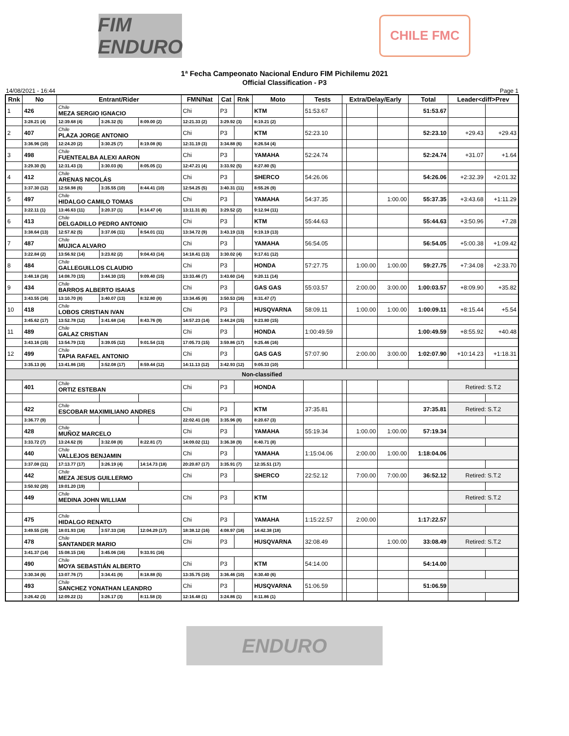FIM ENDURO
CHILE FMC
1ª Fecha Campeonato Nacional Enduro FIM Pichilemu 2021
Official Classification - P3
14/08/2021 - 16:44 Page 1
| Rnk | No | Entrant/Rider | | | | FMN/Nat | Cat | Rnk | Moto | Tests | Extra/Delay/Early | | | Total | Leader<diff>Prev | |
| --- | --- | --- | --- | --- | --- | --- | --- | --- | --- | --- | --- | --- | --- | --- | --- | --- |
| 1 | 426 | Chile MEZA SERGIO IGNACIO | | | | Chi | P3 | | KTM | 51:53.67 | | | | 51:53.67 | | |
| | 3:28.21 (4) | | 12:39.68 (4) | 3:26.32 (5) | 8:09.00 (2) | 12:21.33 (2) | 3:29.92 (3) | | 8:19.21 (2) | | | | | | | |
| 2 | 407 | Chile PLAZA JORGE ANTONIO | | | | Chi | P3 | | KTM | 52:23.10 | | | | 52:23.10 | +29.43 | +29.43 |
| | 3:36.96 (10) | | 12:24.20 (2) | 3:30.25 (7) | 8:19.08 (6) | 12:31.19 (3) | 3:34.88 (6) | | 8:26.54 (4) | | | | | | | |
| 3 | 498 | Chile FUENTEALBA ALEXI AARON | | | | Chi | P3 | | YAMAHA | 52:24.74 | | | | 52:24.74 | +31.07 | +1.64 |
| | 3:29.30 (5) | | 12:31.43 (3) | 3:30.03 (6) | 8:05.05 (1) | 12:47.21 (4) | 3:33.92 (5) | | 8:27.80 (5) | | | | | | | |
| 4 | 412 | Chile ARENAS NICOLÁS | | | | Chi | P3 | | SHERCO | 54:26.06 | | | | 54:26.06 | +2:32.39 | +2:01.32 |
| | 3:37.30 (12) | | 12:58.98 (6) | 3:35.55 (10) | 8:44.41 (10) | 12:54.25 (5) | 3:40.31 (11) | | 8:55.26 (9) | | | | | | | |
| 5 | 497 | Chile HIDALGO CAMILO TOMAS | | | | Chi | P3 | | YAMAHA | 54:37.35 | | | 1:00.00 | 55:37.35 | +3:43.68 | +1:11.29 |
| | 3:22.11 (1) | | 13:46.63 (11) | 3:20.37 (1) | 8:14.47 (4) | 13:11.31 (6) | 3:29.52 (2) | | 9:12.94 (11) | | | | | | | |
| 6 | 413 | Chile DELGADILLO PEDRO ANTONIO | | | | Chi | P3 | | KTM | 55:44.63 | | | | 55:44.63 | +3:50.96 | +7.28 |
| | 3:38.64 (13) | | 12:57.82 (5) | 3:37.06 (11) | 8:54.01 (11) | 13:34.72 (9) | 3:43.19 (13) | | 9:19.19 (13) | | | | | | | |
| 7 | 487 | Chile MUJICA ALVARO | | | | Chi | P3 | | YAMAHA | 56:54.05 | | | | 56:54.05 | +5:00.38 | +1:09.42 |
| | 3:22.84 (2) | | 13:56.92 (14) | 3:23.82 (2) | 9:04.43 (14) | 14:18.41 (13) | 3:30.02 (4) | | 9:17.61 (12) | | | | | | | |
| 8 | 484 | Chile GALLEGUILLOS CLAUDIO | | | | Chi | P3 | | HONDA | 57:27.75 | | 1:00.00 | 1:00.00 | 59:27.75 | +7:34.08 | +2:33.70 |
| | 3:48.18 (18) | | 14:08.70 (15) | 3:44.30 (15) | 9:09.40 (15) | 13:33.46 (7) | 3:43.60 (14) | | 9:20.11 (14) | | | | | | | |
| 9 | 434 | Chile BARROS ALBERTO ISAIAS | | | | Chi | P3 | | GAS GAS | 55:03.57 | | 2:00.00 | 3:00.00 | 1:00:03.57 | +8:09.90 | +35.82 |
| | 3:43.55 (16) | | 13:10.70 (8) | 3:40.07 (13) | 8:32.80 (8) | 13:34.45 (8) | 3:50.53 (16) | | 8:31.47 (7) | | | | | | | |
| 10 | 418 | Chile LOBOS CRISTIAN IVAN | | | | Chi | P3 | | HUSQVARNA | 58:09.11 | | 1:00.00 | 1:00.00 | 1:00:09.11 | +8:15.44 | +5.54 |
| | 3:45.62 (17) | | 13:52.78 (12) | 3:41.68 (14) | 8:43.76 (9) | 14:57.23 (14) | 3:44.24 (15) | | 9:23.80 (15) | | | | | | | |
| 11 | 489 | Chile GALAZ CRISTIAN | | | | Chi | P3 | | HONDA | 1:00:49.59 | | | | 1:00:49.59 | +8:55.92 | +40.48 |
| | 3:43.16 (15) | | 13:54.79 (13) | 3:39.05 (12) | 9:01.54 (13) | 17:05.73 (15) | 3:59.86 (17) | | 9:25.46 (16) | | | | | | | |
| 12 | 499 | Chile TAPIA RAFAEL ANTONIO | | | | Chi | P3 | | GAS GAS | 57:07.90 | | 2:00.00 | 3:00.00 | 1:02:07.90 | +10:14.23 | +1:18.31 |
| | 3:35.13 (8) | | 13:41.86 (10) | 3:52.08 (17) | 8:59.44 (12) | 14:11.13 (12) | 3:42.93 (12) | | 9:05.33 (10) | | | | | | | |
| Non-classified | | | | | | | | | | | | | | | | |
| | 401 | Chile ORTIZ ESTEBAN | | | | Chi | P3 | | HONDA | | | | | | Retired: S.T.2 | |
| | 422 | Chile ESCOBAR MAXIMILIANO ANDRES | | | | Chi | P3 | | KTM | 37:35.81 | | | | 37:35.81 | Retired: S.T.2 | |
| | 3:36.77 (9) | | | | | 22:02.41 (18) | 3:35.96 (8) | | 8:20.67 (3) | | | | | | | |
| | 428 | Chile MUÑOZ MARCELO | | | | Chi | P3 | | YAMAHA | 55:19.34 | | 1:00.00 | 1:00.00 | 57:19.34 | | |
| | 3:33.72 (7) | | 13:24.62 (9) | 3:32.08 (8) | 8:22.81 (7) | 14:09.02 (11) | 3:36.38 (9) | | 8:40.71 (8) | | | | | | | |
| | 440 | Chile VALLEJOS BENJAMIN | | | | Chi | P3 | | YAMAHA | 1:15:04.06 | | 2:00.00 | 1:00.00 | 1:18:04.06 | | |
| | 3:37.08 (11) | | 17:13.77 (17) | 3:26.19 (4) | 14:14.73 (18) | 20:20.87 (17) | 3:35.91 (7) | | 12:35.51 (17) | | | | | | | |
| | 442 | Chile MEZA JESUS GUILLERMO | | | | Chi | P3 | | SHERCO | 22:52.12 | | 7:00.00 | 7:00.00 | 36:52.12 | Retired: S.T.2 | |
| | 3:50.92 (20) | | 19:01.20 (19) | | | | | | | | | | | | | |
| | 449 | Chile MEDINA JOHN WILLIAM | | | | Chi | P3 | | KTM | | | | | | Retired: S.T.2 | |
| | 475 | Chile HIDALGO RENATO | | | | Chi | P3 | | YAMAHA | 1:15:22.57 | | 2:00.00 | | 1:17:22.57 | | |
| | 3:49.55 (19) | | 18:01.93 (18) | 3:57.33 (18) | 12:04.29 (17) | 18:38.12 (16) | 4:08.97 (18) | | 14:42.38 (18) | | | | | | | |
| | 478 | Chile SANTANDER MARIO | | | | Chi | P3 | | HUSQVARNA | 32:08.49 | | | 1:00.00 | 33:08.49 | Retired: S.T.2 | |
| | 3:41.37 (14) | | 15:08.15 (16) | 3:45.06 (16) | 9:33.91 (16) | | | | | | | | | | | |
| | 490 | Chile MOYA SEBASTIÁN ALBERTO | | | | Chi | P3 | | KTM | 54:14.00 | | | | 54:14.00 | | |
| | 3:30.34 (6) | | 13:07.76 (7) | 3:34.41 (9) | 8:18.88 (5) | 13:35.75 (10) | 3:36.46 (10) | | 8:30.40 (6) | | | | | | | |
| | 493 | Chile SANCHEZ YONATHAN LEANDRO | | | | Chi | P3 | | HUSQVARNA | 51:06.59 | | | | 51:06.59 | | |
| | 3:26.42 (3) | | 12:09.22 (1) | 3:26.17 (3) | 8:11.58 (3) | 12:16.48 (1) | 3:24.86 (1) | | 8:11.86 (1) | | | | | | | |
ENDURO